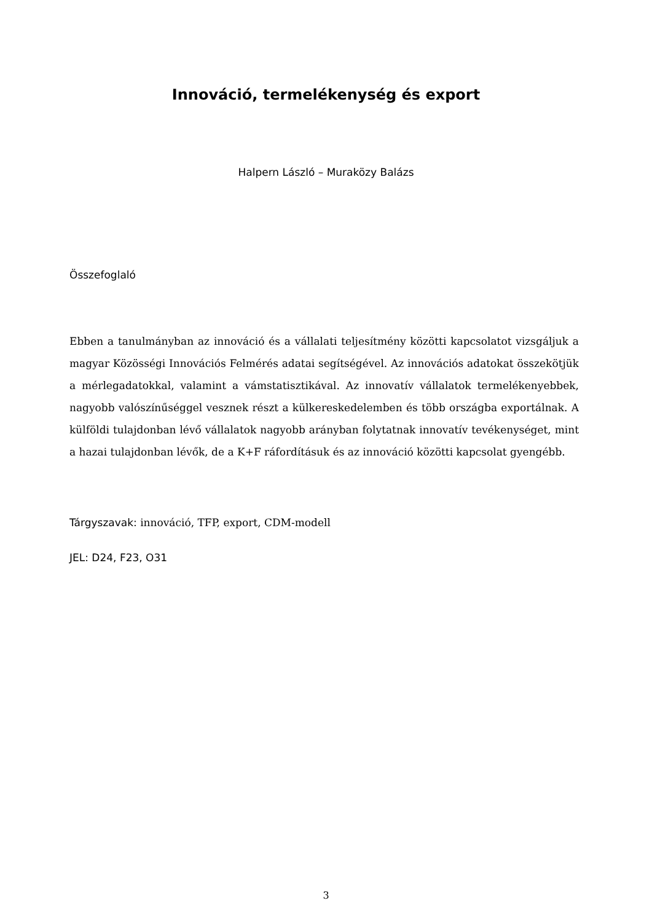Innováció, termelékenység és export
Halpern László – Muraközy Balázs
Összefoglaló
Ebben a tanulmányban az innováció és a vállalati teljesítmény közötti kapcsolatot vizsgáljuk a magyar Közösségi Innovációs Felmérés adatai segítségével. Az innovációs adatokat összekötjük a mérlegadatokkal, valamint a vámstatisztikával. Az innovatív vállalatok termelékenyebbek, nagyobb valószínűséggel vesznek részt a külkereskedelemben és több országba exportálnak. A külföldi tulajdonban lévő vállalatok nagyobb arányban folytatnak innovatív tevékenységet, mint a hazai tulajdonban lévők, de a K+F ráfordításuk és az innováció közötti kapcsolat gyengébb.
Tárgyszavak: innováció, TFP, export, CDM-modell
JEL: D24, F23, O31
3